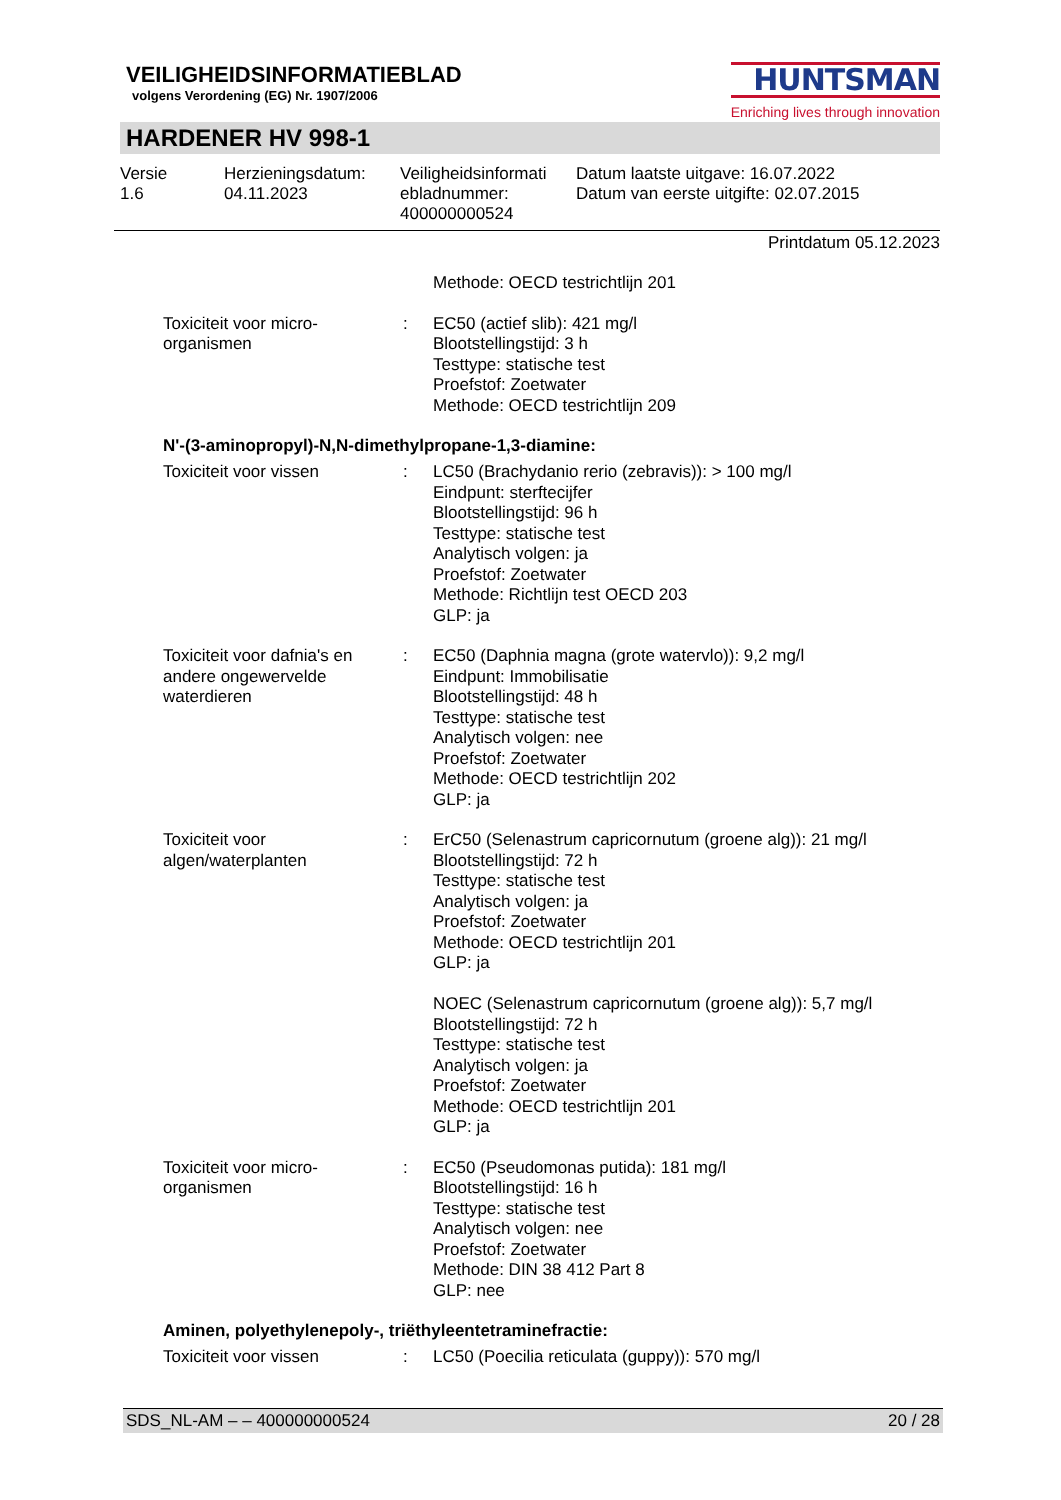VEILIGHEIDSINFORMATIEBLAD
volgens Verordening (EG) Nr. 1907/2006
HUNTSMAN
Enriching lives through innovation
HARDENER HV 998-1
Versie
1.6
Herzieningsdatum:
04.11.2023
Veiligheidsinformati
ebladnummer:
400000000524
Datum laatste uitgave: 16.07.2022
Datum van eerste uitgifte: 02.07.2015
Printdatum 05.12.2023
Methode: OECD testrichtlijn 201
Toxiciteit voor micro-organismen
: EC50 (actief slib): 421 mg/l
Blootstellingstijd: 3 h
Testtype: statische test
Proefstof: Zoetwater
Methode: OECD testrichtlijn 209
N'-(3-aminopropyl)-N,N-dimethylpropane-1,3-diamine:
Toxiciteit voor vissen : LC50 (Brachydanio rerio (zebravis)): > 100 mg/l
Eindpunt: sterftecijfer
Blootstellingstijd: 96 h
Testtype: statische test
Analytisch volgen: ja
Proefstof: Zoetwater
Methode: Richtlijn test OECD 203
GLP: ja
Toxiciteit voor dafnia's en andere ongewervelde waterdieren
: EC50 (Daphnia magna (grote watervlo)): 9,2 mg/l
Eindpunt: Immobilisatie
Blootstellingstijd: 48 h
Testtype: statische test
Analytisch volgen: nee
Proefstof: Zoetwater
Methode: OECD testrichtlijn 202
GLP: ja
Toxiciteit voor algen/waterplanten
: ErC50 (Selenastrum capricornutum (groene alg)): 21 mg/l
Blootstellingstijd: 72 h
Testtype: statische test
Analytisch volgen: ja
Proefstof: Zoetwater
Methode: OECD testrichtlijn 201
GLP: ja
NOEC (Selenastrum capricornutum (groene alg)): 5,7 mg/l
Blootstellingstijd: 72 h
Testtype: statische test
Analytisch volgen: ja
Proefstof: Zoetwater
Methode: OECD testrichtlijn 201
GLP: ja
Toxiciteit voor micro-organismen
: EC50 (Pseudomonas putida): 181 mg/l
Blootstellingstijd: 16 h
Testtype: statische test
Analytisch volgen: nee
Proefstof: Zoetwater
Methode: DIN 38 412 Part 8
GLP: nee
Aminen, polyethylenepoly-, triëthyleentetraminefractie:
Toxiciteit voor vissen : LC50 (Poecilia reticulata (guppy)): 570 mg/l
SDS_NL-AM – – 400000000524 20 / 28